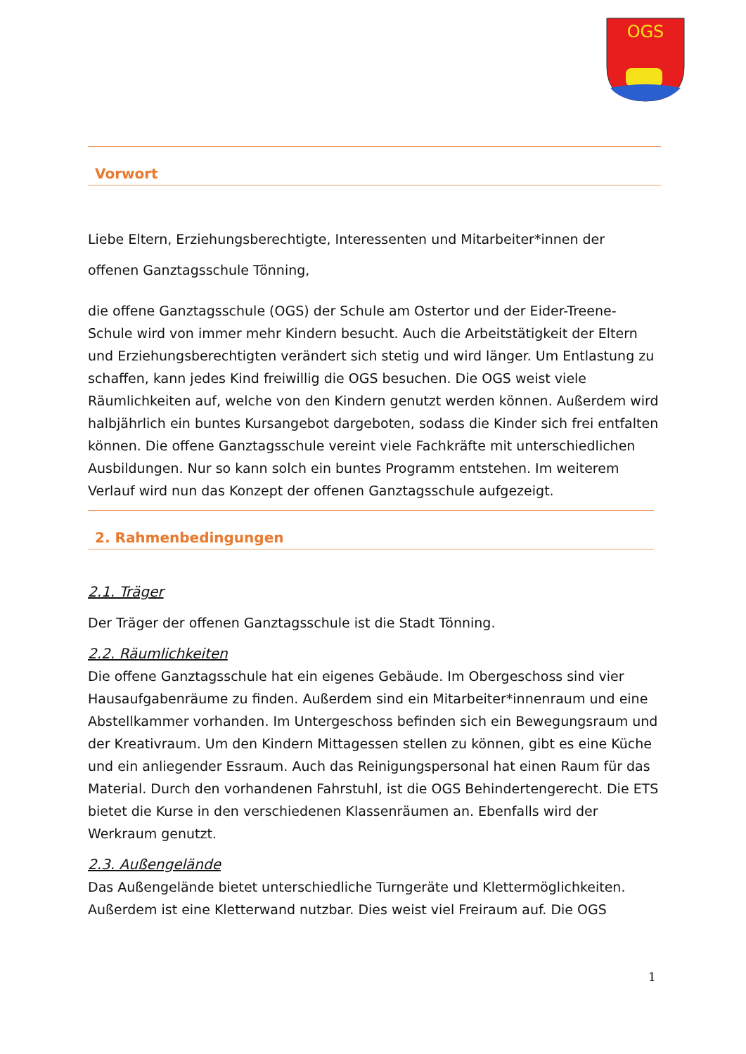OGS
Vorwort
Liebe Eltern, Erziehungsberechtigte, Interessenten und Mitarbeiter*innen der
offenen Ganztagsschule Tönning,
die offene Ganztagsschule (OGS) der Schule am Ostertor und der Eider-Treene-Schule wird von immer mehr Kindern besucht. Auch die Arbeitstätigkeit der Eltern und Erziehungsberechtigten verändert sich stetig und wird länger. Um Entlastung zu schaffen, kann jedes Kind freiwillig die OGS besuchen. Die OGS weist viele Räumlichkeiten auf, welche von den Kindern genutzt werden können. Außerdem wird halbjährlich ein buntes Kursangebot dargeboten, sodass die Kinder sich frei entfalten können. Die offene Ganztagsschule vereint viele Fachkräfte mit unterschiedlichen Ausbildungen. Nur so kann solch ein buntes Programm entstehen. Im weiterem Verlauf wird nun das Konzept der offenen Ganztagsschule aufgezeigt.
2. Rahmenbedingungen
2.1. Träger
Der Träger der offenen Ganztagsschule ist die Stadt Tönning.
2.2. Räumlichkeiten
Die offene Ganztagsschule hat ein eigenes Gebäude. Im Obergeschoss sind vier Hausaufgabenräume zu finden. Außerdem sind ein Mitarbeiter*innenraum und eine Abstellkammer vorhanden. Im Untergeschoss befinden sich ein Bewegungsraum und der Kreativraum. Um den Kindern Mittagessen stellen zu können, gibt es eine Küche und ein anliegender Essraum. Auch das Reinigungspersonal hat einen Raum für das Material. Durch den vorhandenen Fahrstuhl, ist die OGS Behindertengerecht. Die ETS bietet die Kurse in den verschiedenen Klassenräumen an. Ebenfalls wird der Werkraum genutzt.
2.3. Außengelände
Das Außengelände bietet unterschiedliche Turngeräte und Klettermöglichkeiten. Außerdem ist eine Kletterwand nutzbar. Dies weist viel Freiraum auf. Die OGS
1